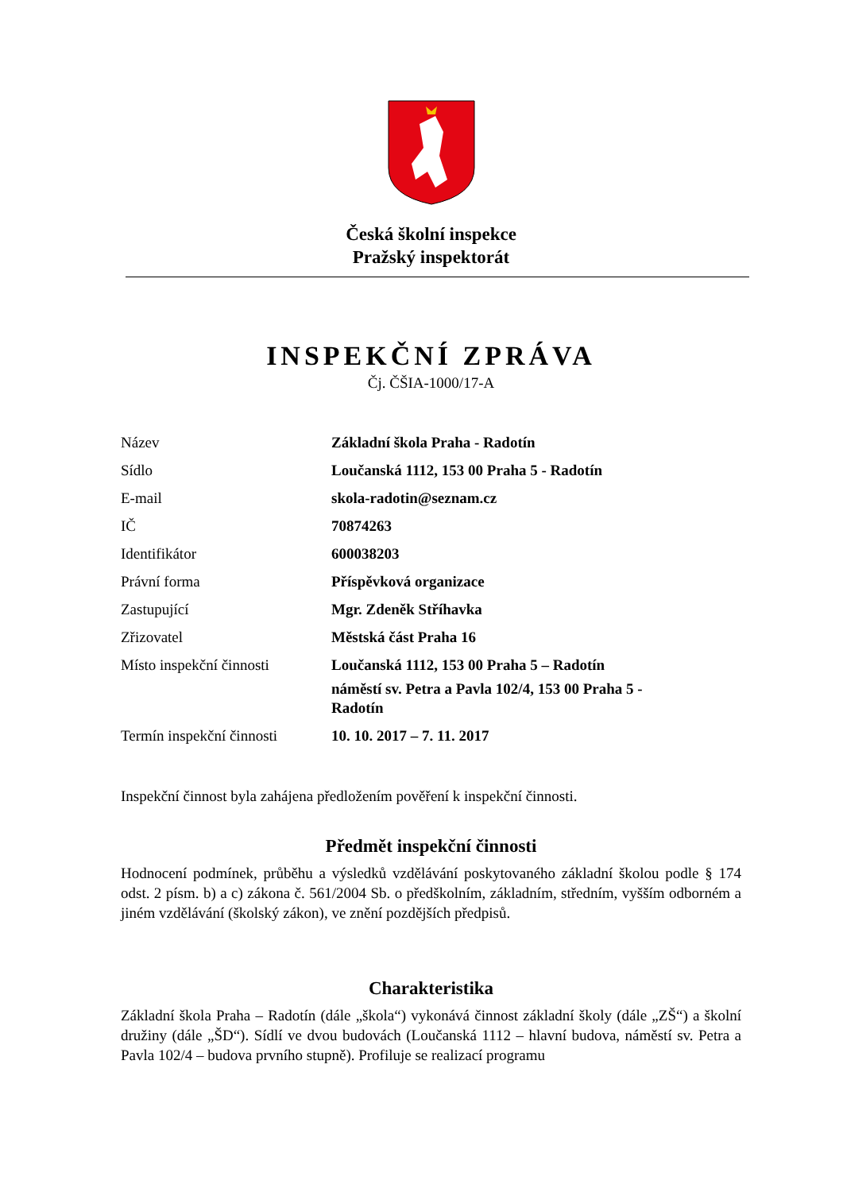Česká školní inspekce
Pražský inspektorát
INSPEKČNÍ ZPRÁVA
Čj. ČŠIA-1000/17-A
| Název | Základní škola Praha - Radotín |
| Sídlo | Loučanská 1112, 153 00 Praha 5 - Radotín |
| E-mail | skola-radotin@seznam.cz |
| IČ | 70874263 |
| Identifikátor | 600038203 |
| Právní forma | Příspěvková organizace |
| Zastupující | Mgr. Zdeněk Stříhavka |
| Zřizovatel | Městská část Praha 16 |
| Místo inspekční činnosti | Loučanská 1112, 153 00 Praha 5 – Radotín náměstí sv. Petra a Pavla 102/4, 153 00 Praha 5 - Radotín |
| Termín inspekční činnosti | 10. 10. 2017 – 7. 11. 2017 |
Inspekční činnost byla zahájena předložením pověření k inspekční činnosti.
Předmět inspekční činnosti
Hodnocení podmínek, průběhu a výsledků vzdělávání poskytovaného základní školou podle § 174 odst. 2 písm. b) a c) zákona č. 561/2004 Sb. o předškolním, základním, středním, vyšším odborném a jiném vzdělávání (školský zákon), ve znění pozdějších předpisů.
Charakteristika
Základní škola Praha – Radotín (dále „škola“) vykonává činnost základní školy (dále „ZŠ“) a školní družiny (dále „ŠD“). Sídlí ve dvou budovách (Loučanská 1112 – hlavní budova, náměstí sv. Petra a Pavla 102/4 – budova prvního stupně). Profiluje se realizací programu